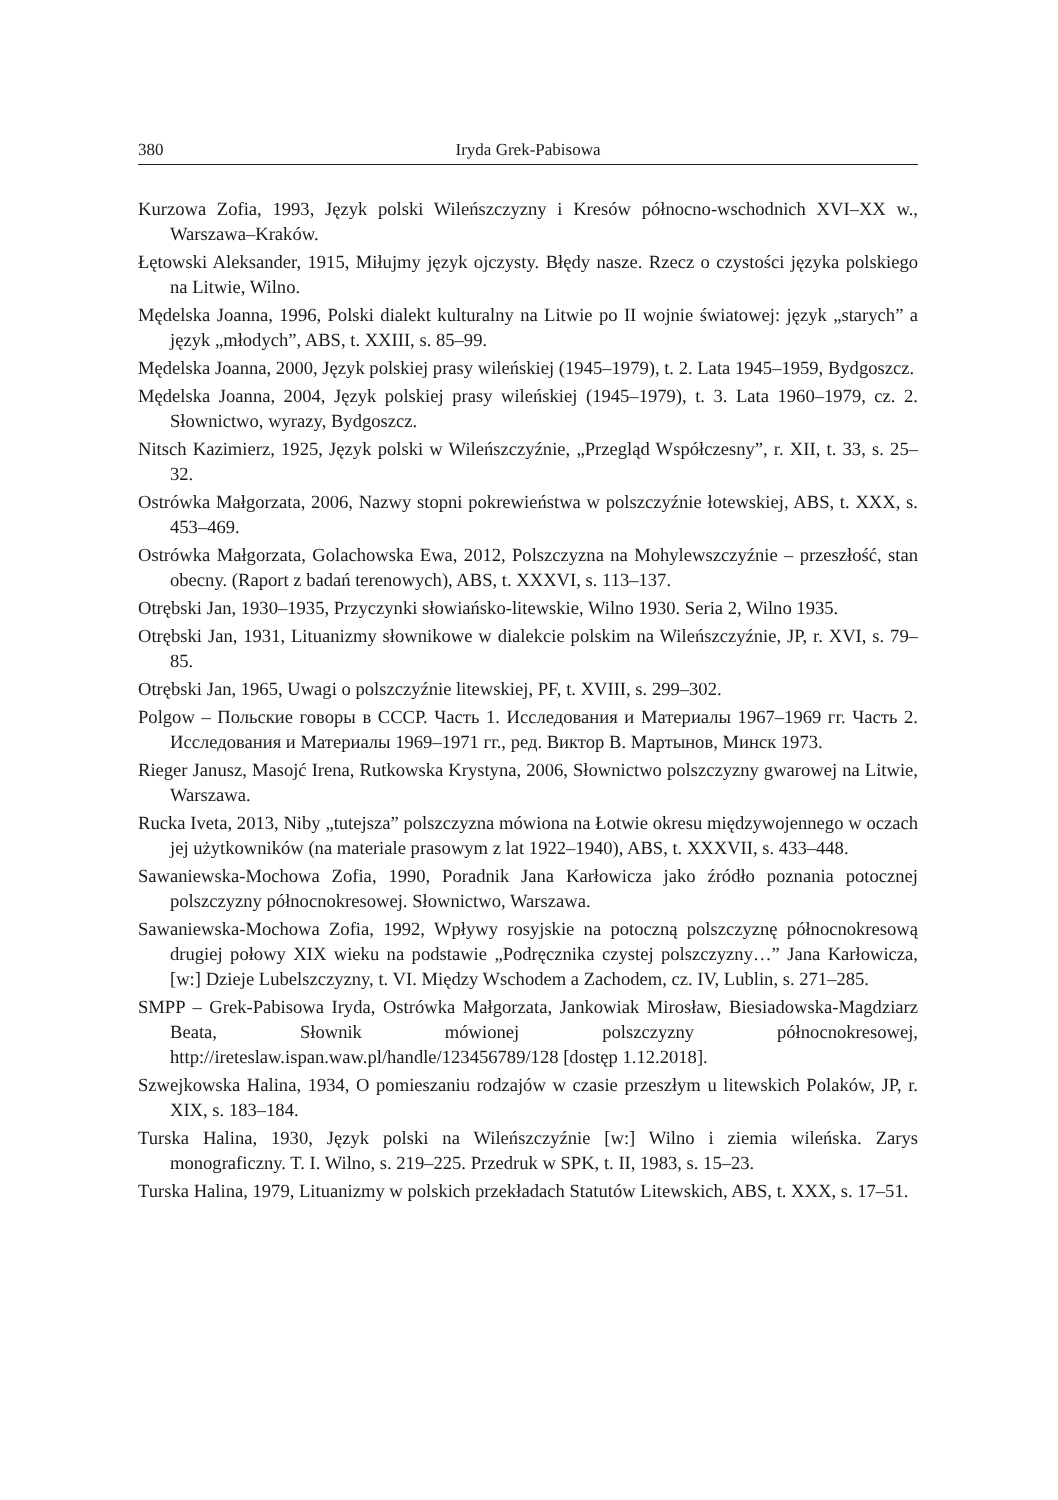380 Iryda Grek-Pabisowa
Kurzowa Zofia, 1993, Język polski Wileńszczyzny i Kresów północno-wschodnich XVI–XX w., Warszawa–Kraków.
Łętowski Aleksander, 1915, Miłujmy język ojczysty. Błędy nasze. Rzecz o czystości języka polskiego na Litwie, Wilno.
Mędelska Joanna, 1996, Polski dialekt kulturalny na Litwie po II wojnie światowej: język „starych” a język „młodych”, ABS, t. XXIII, s. 85–99.
Mędelska Joanna, 2000, Język polskiej prasy wileńskiej (1945–1979), t. 2. Lata 1945–1959, Bydgoszcz.
Mędelska Joanna, 2004, Język polskiej prasy wileńskiej (1945–1979), t. 3. Lata 1960–1979, cz. 2. Słownictwo, wyrazy, Bydgoszcz.
Nitsch Kazimierz, 1925, Język polski w Wileńszczyźnie, „Przegląd Współczesny”, r. XII, t. 33, s. 25–32.
Ostrówka Małgorzata, 2006, Nazwy stopni pokrewieństwa w polszczyźnie łotewskiej, ABS, t. XXX, s. 453–469.
Ostrówka Małgorzata, Golachowska Ewa, 2012, Polszczyzna na Mohylewszczyźnie – przeszłość, stan obecny. (Raport z badań terenowych), ABS, t. XXXVI, s. 113–137.
Otrębski Jan, 1930–1935, Przyczynki słowiańsko-litewskie, Wilno 1930. Seria 2, Wilno 1935.
Otrębski Jan, 1931, Lituanizmy słownikowe w dialekcie polskim na Wileńszczyźnie, JP, r. XVI, s. 79–85.
Otrębski Jan, 1965, Uwagi o polszczyźnie litewskiej, PF, t. XVIII, s. 299–302.
Polgow – Польские говоры в СССР. Часть 1. Исследования и Материалы 1967–1969 гг. Часть 2. Исследования и Материалы 1969–1971 гг., ред. Виктор В. Мартынов, Минск 1973.
Rieger Janusz, Masojć Irena, Rutkowska Krystyna, 2006, Słownictwo polszczyzny gwarowej na Litwie, Warszawa.
Rucka Iveta, 2013, Niby „tutejsza” polszczyzna mówiona na Łotwie okresu międzywojennego w oczach jej użytkowników (na materiale prasowym z lat 1922–1940), ABS, t. XXXVII, s. 433–448.
Sawaniewska-Mochowa Zofia, 1990, Poradnik Jana Karłowicza jako źródło poznania potocznej polszczyzny północnokresowej. Słownictwo, Warszawa.
Sawaniewska-Mochowa Zofia, 1992, Wpływy rosyjskie na potoczną polszczyznę północnokresową drugiej połowy XIX wieku na podstawie „Podręcznika czystej polszczyzny…” Jana Karłowicza, [w:] Dzieje Lubelszczyzny, t. VI. Między Wschodem a Zachodem, cz. IV, Lublin, s. 271–285.
SMPP – Grek-Pabisowa Iryda, Ostrówka Małgorzata, Jankowiak Mirosław, Biesiadowska-Magdziarz Beata, Słownik mówionej polszczyzny północnokresowej, http://ireteslaw.ispan.waw.pl/handle/123456789/128 [dostęp 1.12.2018].
Szwejkowska Halina, 1934, O pomieszaniu rodzajów w czasie przeszłym u litewskich Polaków, JP, r. XIX, s. 183–184.
Turska Halina, 1930, Język polski na Wileńszczyźnie [w:] Wilno i ziemia wileńska. Zarys monograficzny. T. I. Wilno, s. 219–225. Przedruk w SPK, t. II, 1983, s. 15–23.
Turska Halina, 1979, Lituanizmy w polskich przekładach Statutów Litewskich, ABS, t. XXX, s. 17–51.